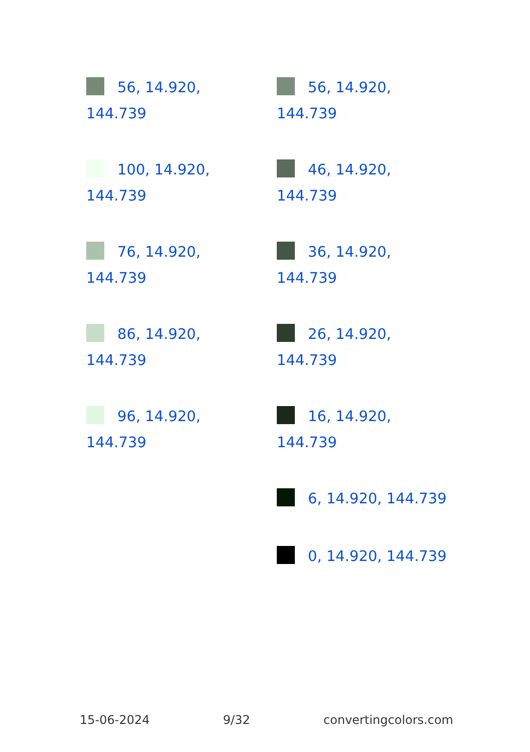56, 14.920, 144.739
100, 14.920, 144.739
76, 14.920, 144.739
86, 14.920, 144.739
96, 14.920, 144.739
56, 14.920, 144.739
46, 14.920, 144.739
36, 14.920, 144.739
26, 14.920, 144.739
16, 14.920, 144.739
6, 14.920, 144.739
0, 14.920, 144.739
15-06-2024 9/32 convertingcolors.com